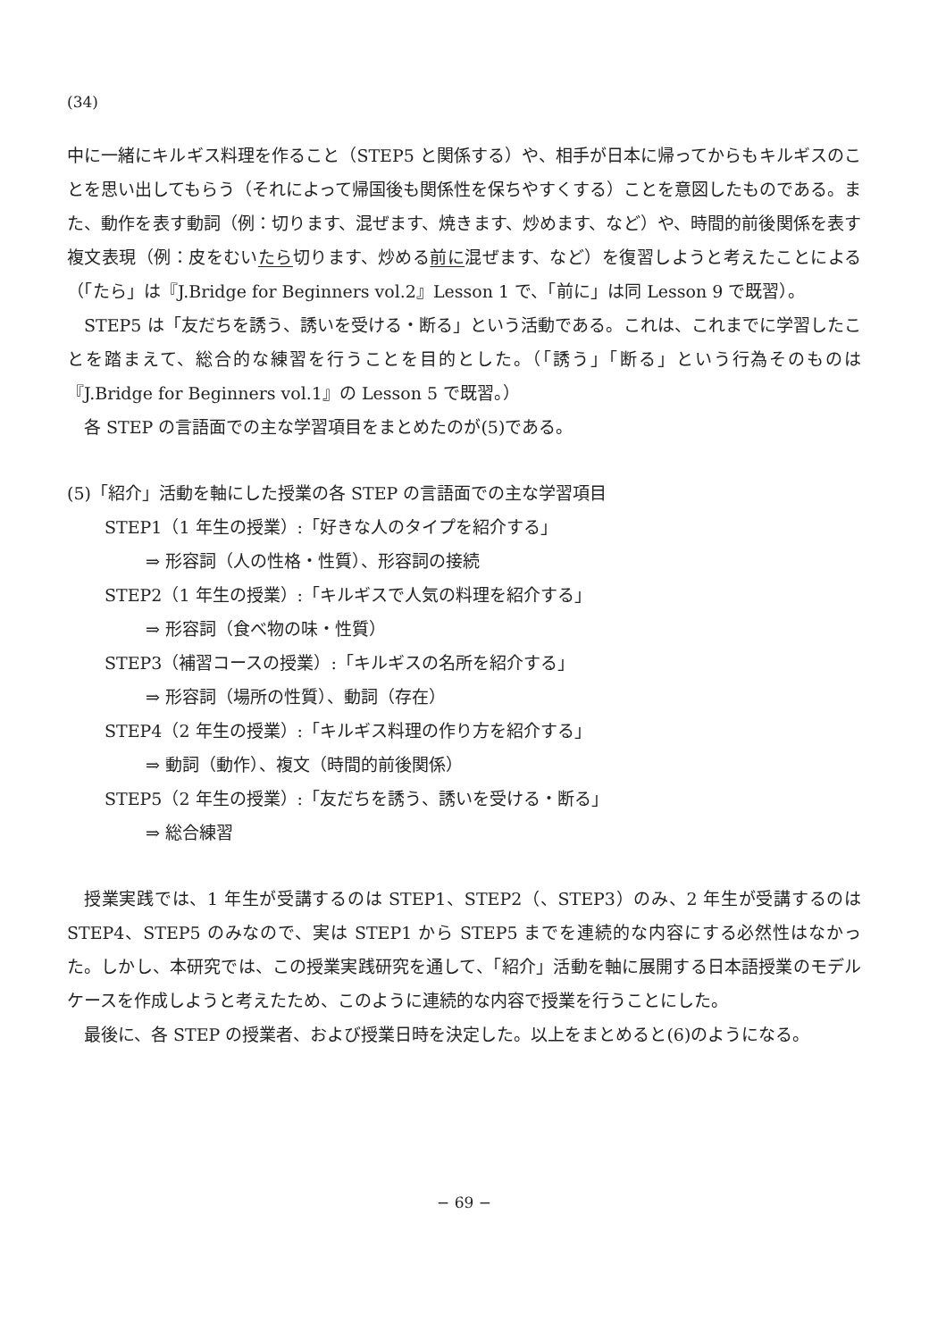(34)
中に一緒にキルギス料理を作ること（STEP5 と関係する）や、相手が日本に帰ってからもキルギスのことを思い出してもらう（それによって帰国後も関係性を保ちやすくする）ことを意図したものである。また、動作を表す動詞（例：切ります、混ぜます、焼きます、炒めます、など）や、時間的前後関係を表す複文表現（例：皮をむいたら切ります、炒める前に混ぜます、など）を復習しようと考えたことによる（「たら」は『J.Bridge for Beginners vol.2』Lesson 1 で、「前に」は同 Lesson 9 で既習）。
STEP5 は「友だちを誘う、誘いを受ける・断る」という活動である。これは、これまでに学習したことを踏まえて、総合的な練習を行うことを目的とした。（「誘う」「断る」という行為そのものは『J.Bridge for Beginners vol.1』の Lesson 5 で既習。）
各 STEP の言語面での主な学習項目をまとめたのが(5)である。
(5)「紹介」活動を軸にした授業の各 STEP の言語面での主な学習項目
STEP1（1 年生の授業）:「好きな人のタイプを紹介する」
⇒ 形容詞（人の性格・性質）、形容詞の接続
STEP2（1 年生の授業）:「キルギスで人気の料理を紹介する」
⇒ 形容詞（食べ物の味・性質）
STEP3（補習コースの授業）:「キルギスの名所を紹介する」
⇒ 形容詞（場所の性質）、動詞（存在）
STEP4（2 年生の授業）:「キルギス料理の作り方を紹介する」
⇒ 動詞（動作）、複文（時間的前後関係）
STEP5（2 年生の授業）:「友だちを誘う、誘いを受ける・断る」
⇒ 総合練習
授業実践では、1 年生が受講するのは STEP1、STEP2（、STEP3）のみ、2 年生が受講するのは STEP4、STEP5 のみなので、実は STEP1 から STEP5 までを連続的な内容にする必然性はなかった。しかし、本研究では、この授業実践研究を通して、「紹介」活動を軸に展開する日本語授業のモデルケースを作成しようと考えたため、このように連続的な内容で授業を行うことにした。
最後に、各 STEP の授業者、および授業日時を決定した。以上をまとめると(6)のようになる。
− 69 −